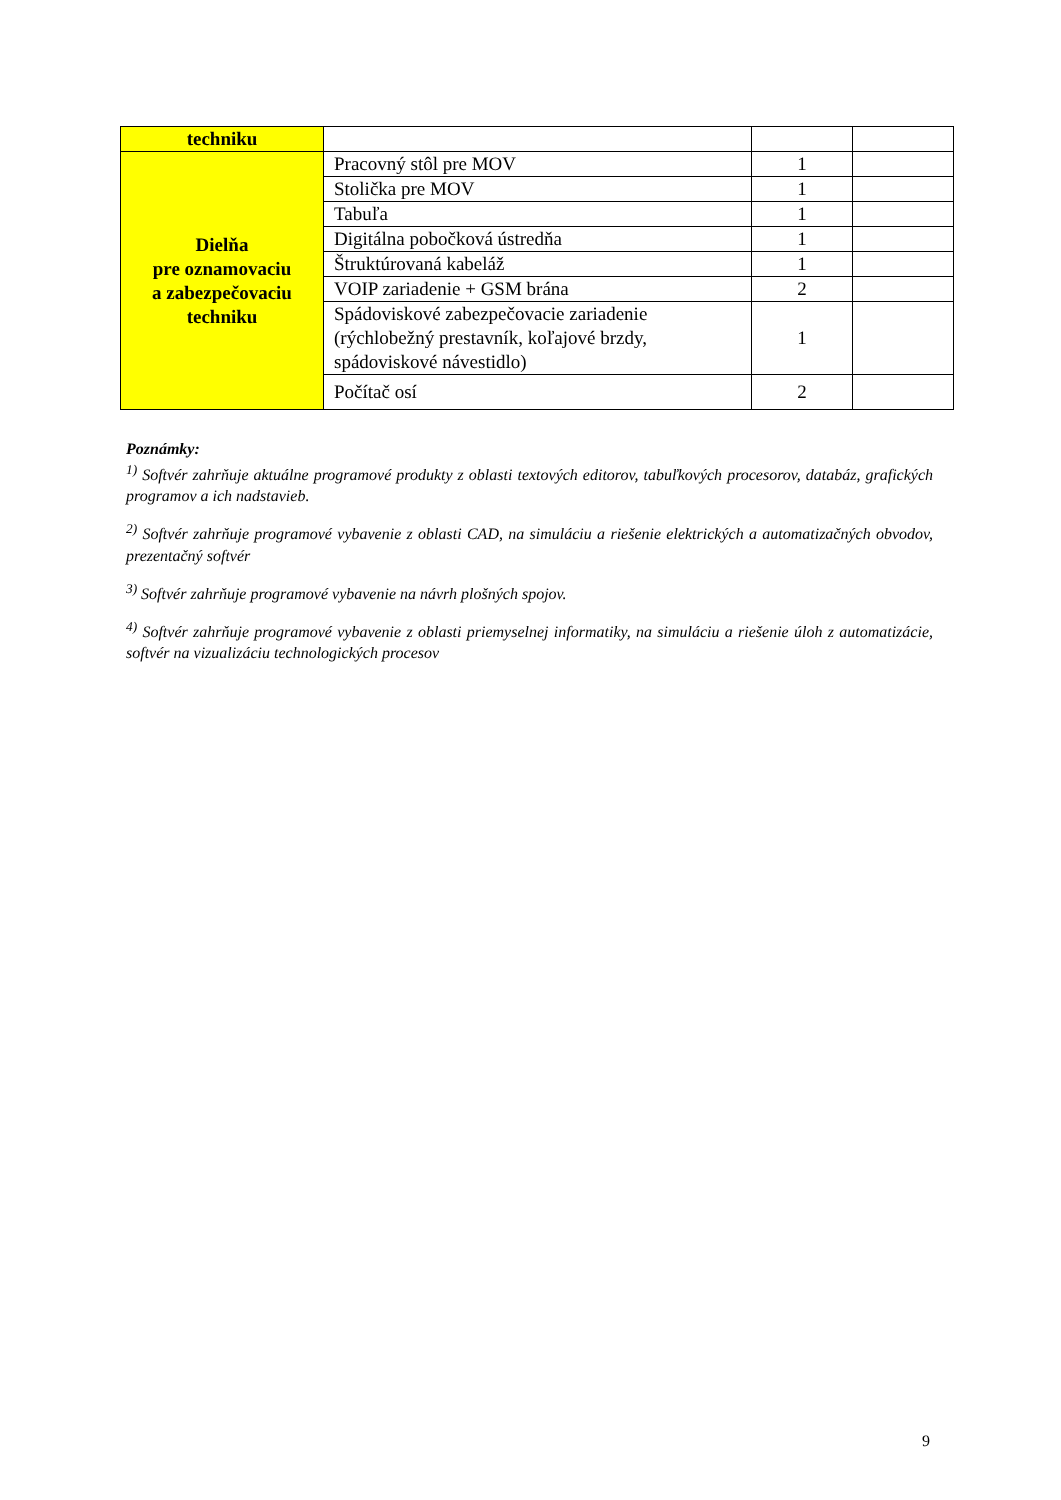| techniku | | | |
| Dielňa pre oznamovaciu a zabezpečovaciu techniku | Pracovný stôl pre MOV | 1 | |
| | Stolička pre MOV | 1 | |
| | Tabuľa | 1 | |
| | Digitálna pobočková ústredňa | 1 | |
| | Štruktúrovaná kabeláž | 1 | |
| | VOIP zariadenie + GSM brána | 2 | |
| | Spádoviskové zabezpečovacie zariadenie (rýchlobežný prestavník, koľajové brzdy, spádoviskové návestidlo) | 1 | |
| | Počítač osí | 2 | |
Poznámky:
<sup>1)</sup> Softvér zahrňuje aktuálne programové produkty z oblasti textových editorov, tabuľkových procesorov, databáz, grafických programov a ich nadstavieb.
<sup>2)</sup> Softvér zahrňuje programové vybavenie z oblasti CAD, na simuláciu a riešenie elektrických a automatizačných obvodov, prezentačný softvér
<sup>3)</sup> Softvér zahrňuje programové vybavenie na návrh plošných spojov.
<sup>4)</sup> Softvér zahrňuje programové vybavenie z oblasti priemyselnej informatiky, na simuláciu a riešenie úloh z automatizácie, softvér na vizualizáciu technologických procesov
9